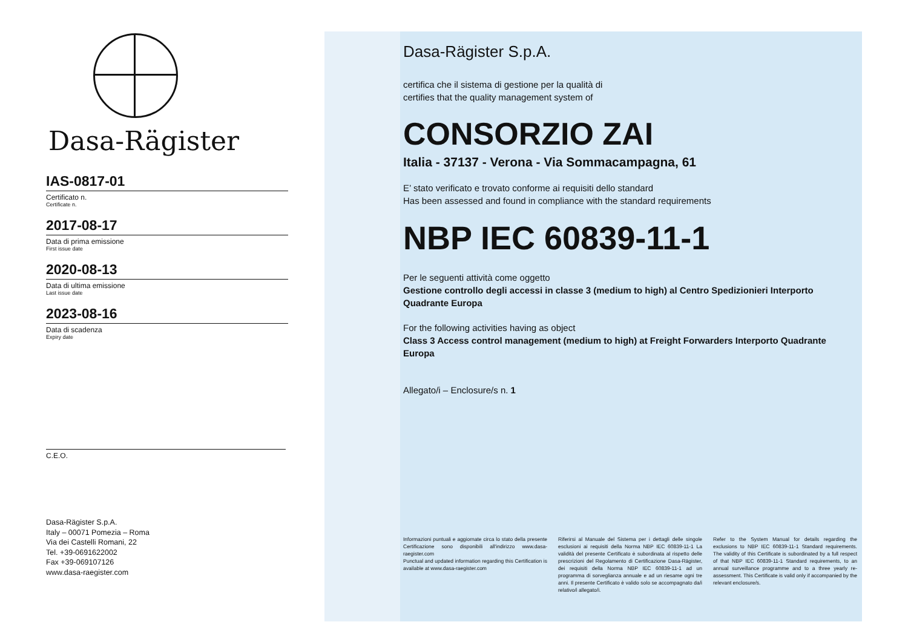Dasa-Rägister
IAS-0817-01
Certificato n.
Certificate n.
2017-08-17
Data di prima emissione
First issue date
2020-08-13
Data di ultima emissione
Last issue date
2023-08-16
Data di scadenza
Expiry date
C.E.O.
Dasa-Rägister S.p.A.
Italy – 00071 Pomezia – Roma
Via dei Castelli Romani, 22
Tel. +39-0691622002
Fax +39-069107126
www.dasa-raegister.com
Dasa-Rägister S.p.A.
certifica che il sistema di gestione per la qualità di
certifies that the quality management system of
CONSORZIO ZAI
Italia - 37137 - Verona - Via Sommacampagna, 61
E’ stato verificato e trovato conforme ai requisiti dello standard
Has been assessed and found in compliance with the standard requirements
NBP IEC 60839-11-1
Per le seguenti attività come oggetto
Gestione controllo degli accessi in classe 3 (medium to high) al Centro Spedizionieri Interporto Quadrante Europa
For the following activities having as object
Class 3 Access control management (medium to high) at Freight Forwarders Interporto Quadrante Europa
Allegato/i – Enclosure/s n. 1
Informazioni puntuali e aggiornate circa lo stato della presente Certificazione sono disponibili all'indirizzo www.dasa-raegister.com
Punctual and updated information regarding this Certification is available at www.dasa-raegister.com
Riferirsi al Manuale del Sistema per i dettagli delle singole esclusioni ai requisiti della Norma NBP IEC 60839-11-1 La validità del presente Certificato è subordinata al rispetto delle prescrizioni del Regolamento di Certificazione Dasa-Rägister, dei requisiti della Norma NBP IEC 60839-11-1 ad un programma di sorveglianza annuale e ad un riesame ogni tre anni. Il presente Certificato è valido solo se accompagnato da/i relativo/i allegato/i.
Refer to the System Manual for details regarding the exclusions to NBP IEC 60839-11-1 Standard requirements. The validity of this Certificate is subordinated by a full respect of that NBP IEC 60839-11-1 Standard requirements, to an annual surveillance programme and to a three yearly re-assessment. This Certificate is valid only if accompanied by the relevant enclosure/s.